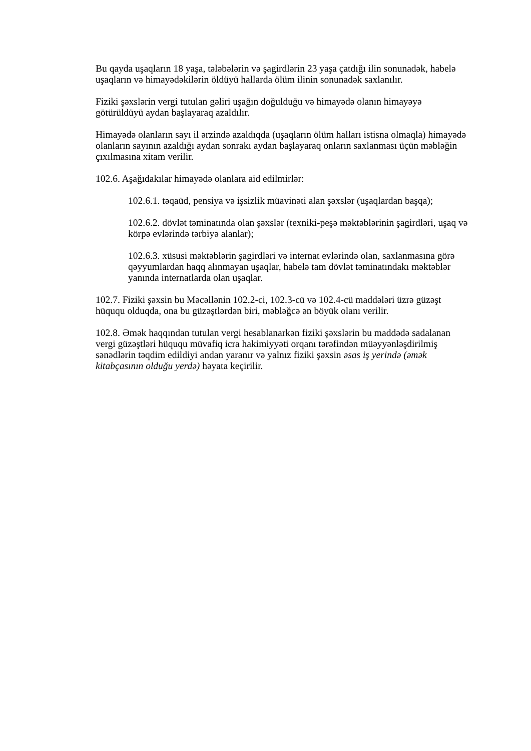Bu qayda uşaqların 18 yaşa, tələbələrin və şagirdlərin 23 yaşa çatdığı ilin sonunadək, habelə uşaqların və himayədəkilərin öldüyü hallarda ölüm ilinin sonunadək saxlanılır.
Fiziki şəxslərin vergi tutulan gəliri uşağın doğulduğu və himayədə olanın himayəyə götürüldüyü aydan başlayaraq azaldılır.
Himayədə olanların sayı il ərzində azaldıqda (uşaqların ölüm halları istisna olmaqla) himayədə olanların sayının azaldığı aydan sonrakı aydan başlayaraq onların saxlanması üçün məbləğin çıxılmasına xitam verilir.
102.6. Aşağıdakılar himayədə olanlara aid edilmirlər:
102.6.1. təqaüd, pensiya və işsizlik müavinəti alan şəxslər (uşaqlardan başqa);
102.6.2. dövlət təminatında olan şəxslər (texniki-peşə məktəblərinin şagirdləri, uşaq və körpə evlərində tərbiyə alanlar);
102.6.3. xüsusi məktəblərin şagirdləri və internat evlərində olan, saxlanmasına görə qəyyumlardan haqq alınmayan uşaqlar, habelə tam dövlət təminatındakı məktəblər yanında internatlarda olan uşaqlar.
102.7. Fiziki şəxsin bu Məcəllənin 102.2-ci, 102.3-cü və 102.4-cü maddələri üzrə güzəşt hüququ olduqda, ona bu güzəştlərdən biri, məbləğcə ən böyük olanı verilir.
102.8. Əmək haqqından tutulan vergi hesablanarkən fiziki şəxslərin bu maddədə sadalanan vergi güzəştləri hüququ müvafiq icra hakimiyyəti orqanı tərəfindən müəyyənləşdirilmiş sənədlərin təqdim edildiyi andan yaranır və yalnız fiziki şəxsin əsas iş yerində (əmək kitabçasının olduğu yerdə) həyata keçirilir.